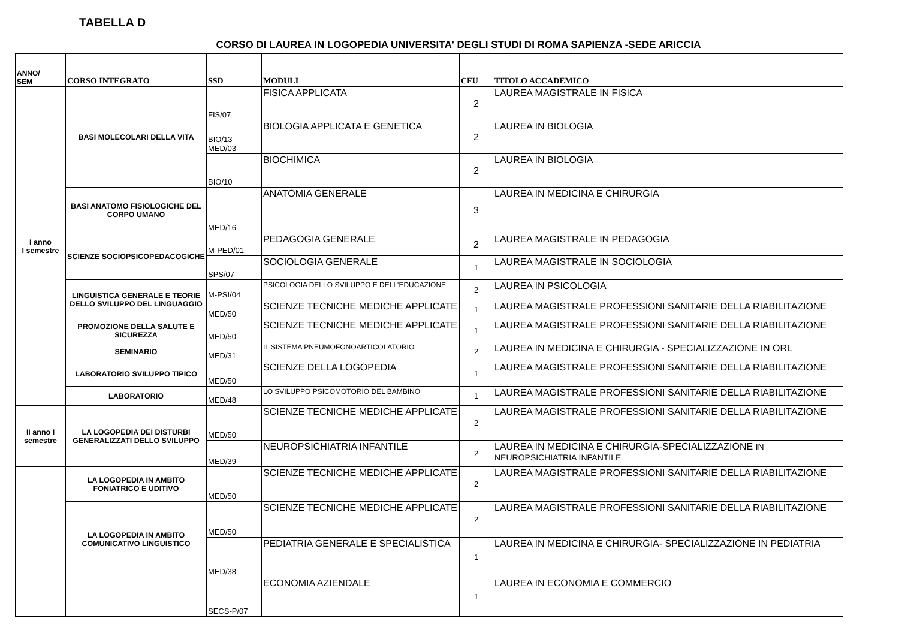TABELLA D
CORSO DI LAUREA IN LOGOPEDIA UNIVERSITA' DEGLI STUDI DI ROMA SAPIENZA -SEDE ARICCIA
| ANNO/ SEM | CORSO INTEGRATO | SSD | MODULI | CFU | TITOLO ACCADEMICO |
| --- | --- | --- | --- | --- | --- |
| I anno I semestre | BASI MOLECOLARI DELLA VITA | FIS/07 | FISICA APPLICATA | 2 | LAUREA MAGISTRALE IN FISICA |
| | | BIO/13 MED/03 | BIOLOGIA APPLICATA E GENETICA | 2 | LAUREA IN BIOLOGIA |
| | | BIO/10 | BIOCHIMICA | 2 | LAUREA IN BIOLOGIA |
| | BASI ANATOMO FISIOLOGICHE DEL CORPO UMANO | MED/16 | ANATOMIA GENERALE | 3 | LAUREA IN MEDICINA E CHIRURGIA |
| | SCIENZE SOCIOPSICOPEDACOGICHE | M-PED/01 | PEDAGOGIA GENERALE | 2 | LAUREA MAGISTRALE IN PEDAGOGIA |
| | | SPS/07 | SOCIOLOGIA GENERALE | 1 | LAUREA MAGISTRALE IN SOCIOLOGIA |
| | LINGUISTICA GENERALE E TEORIE DELLO SVILUPPO DEL LINGUAGGIO | M-PSI/04 | PSICOLOGIA DELLO SVILUPPO E DELL'EDUCAZIONE | 2 | LAUREA IN PSICOLOGIA |
| | | MED/50 | SCIENZE TECNICHE MEDICHE APPLICATE | 1 | LAUREA MAGISTRALE PROFESSIONI SANITARIE DELLA RIABILITAZIONE |
| | PROMOZIONE DELLA SALUTE E SICUREZZA | MED/50 | SCIENZE TECNICHE MEDICHE APPLICATE | 1 | LAUREA MAGISTRALE PROFESSIONI SANITARIE DELLA RIABILITAZIONE |
| | SEMINARIO | MED/31 | IL SISTEMA PNEUMOFONOARTICOLATORIO | 2 | LAUREA IN MEDICINA E CHIRURGIA - SPECIALIZZAZIONE IN ORL |
| | LABORATORIO SVILUPPO TIPICO | MED/50 | SCIENZE DELLA LOGOPEDIA | 1 | LAUREA MAGISTRALE PROFESSIONI SANITARIE DELLA RIABILITAZIONE |
| | LABORATORIO | MED/48 | LO SVILUPPO PSICOMOTORIO DEL BAMBINO | 1 | LAUREA MAGISTRALE PROFESSIONI SANITARIE DELLA RIABILITAZIONE |
| II anno I semestre | LA LOGOPEDIA DEI DISTURBI GENERALIZZATI DELLO SVILUPPO | MED/50 | SCIENZE TECNICHE MEDICHE APPLICATE | 2 | LAUREA MAGISTRALE PROFESSIONI SANITARIE DELLA RIABILITAZIONE |
| | | MED/39 | NEUROPSICHIATRIA INFANTILE | 2 | LAUREA IN MEDICINA E CHIRURGIA-SPECIALIZZAZIONE IN NEUROPSICHIATRIA INFANTILE |
| | LA LOGOPEDIA IN AMBITO FONIATRICO E UDITIVO | MED/50 | SCIENZE TECNICHE MEDICHE APPLICATE | 2 | LAUREA MAGISTRALE PROFESSIONI SANITARIE DELLA RIABILITAZIONE |
| | LA LOGOPEDIA IN AMBITO COMUNICATIVO LINGUISTICO | MED/50 | SCIENZE TECNICHE MEDICHE APPLICATE | 2 | LAUREA MAGISTRALE PROFESSIONI SANITARIE DELLA RIABILITAZIONE |
| | | MED/38 | PEDIATRIA GENERALE E SPECIALISTICA | 1 | LAUREA IN MEDICINA E CHIRURGIA- SPECIALIZZAZIONE IN PEDIATRIA |
| | | SECS-P/07 | ECONOMIA AZIENDALE | 1 | LAUREA IN ECONOMIA E COMMERCIO |